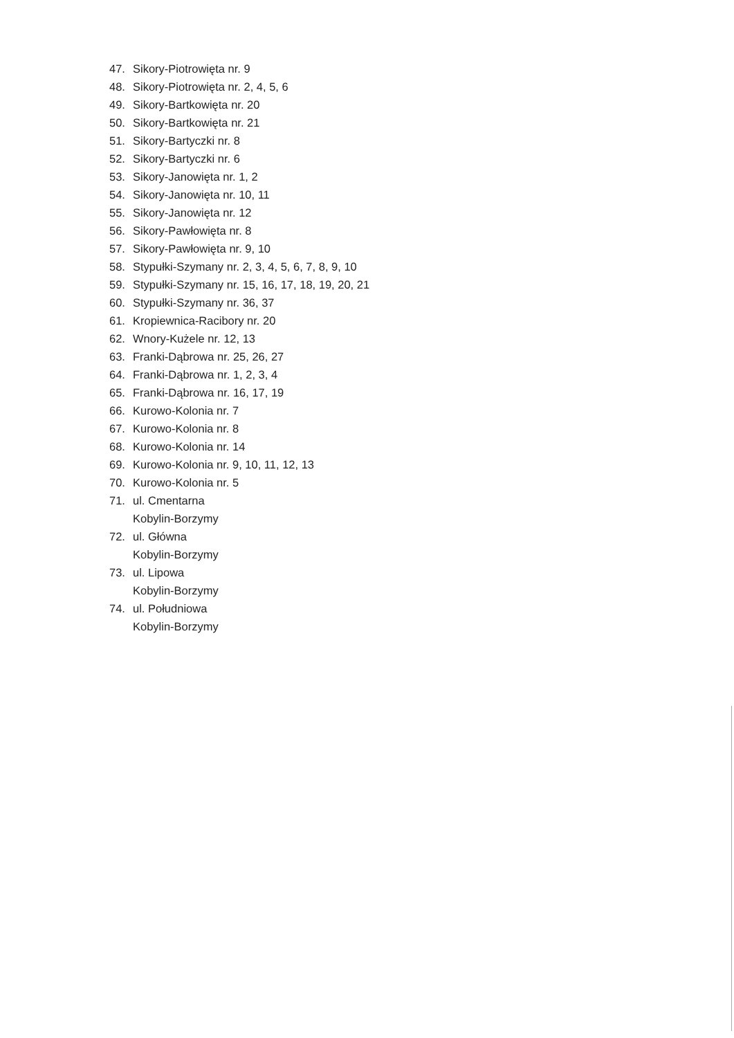47. Sikory-Piotrowięta nr. 9
48. Sikory-Piotrowięta nr. 2, 4, 5, 6
49. Sikory-Bartkowięta nr. 20
50. Sikory-Bartkowięta nr. 21
51. Sikory-Bartyczki nr. 8
52. Sikory-Bartyczki nr. 6
53. Sikory-Janowięta nr. 1, 2
54. Sikory-Janowięta nr. 10, 11
55. Sikory-Janowięta nr. 12
56. Sikory-Pawłowięta nr. 8
57. Sikory-Pawłowięta nr. 9, 10
58. Stypułki-Szymany nr. 2, 3, 4, 5, 6, 7, 8, 9, 10
59. Stypułki-Szymany nr. 15, 16, 17, 18, 19, 20, 21
60. Stypułki-Szymany nr. 36, 37
61. Kropiewnica-Racibory nr. 20
62. Wnory-Kużele nr. 12, 13
63. Franki-Dąbrowa nr. 25, 26, 27
64. Franki-Dąbrowa nr. 1, 2, 3, 4
65. Franki-Dąbrowa nr. 16, 17, 19
66. Kurowo-Kolonia nr. 7
67. Kurowo-Kolonia nr. 8
68. Kurowo-Kolonia nr. 14
69. Kurowo-Kolonia nr. 9, 10, 11, 12, 13
70. Kurowo-Kolonia nr. 5
71. ul. Cmentarna
Kobylin-Borzymy
72. ul. Główna
Kobylin-Borzymy
73. ul. Lipowa
Kobylin-Borzymy
74. ul. Południowa
Kobylin-Borzymy